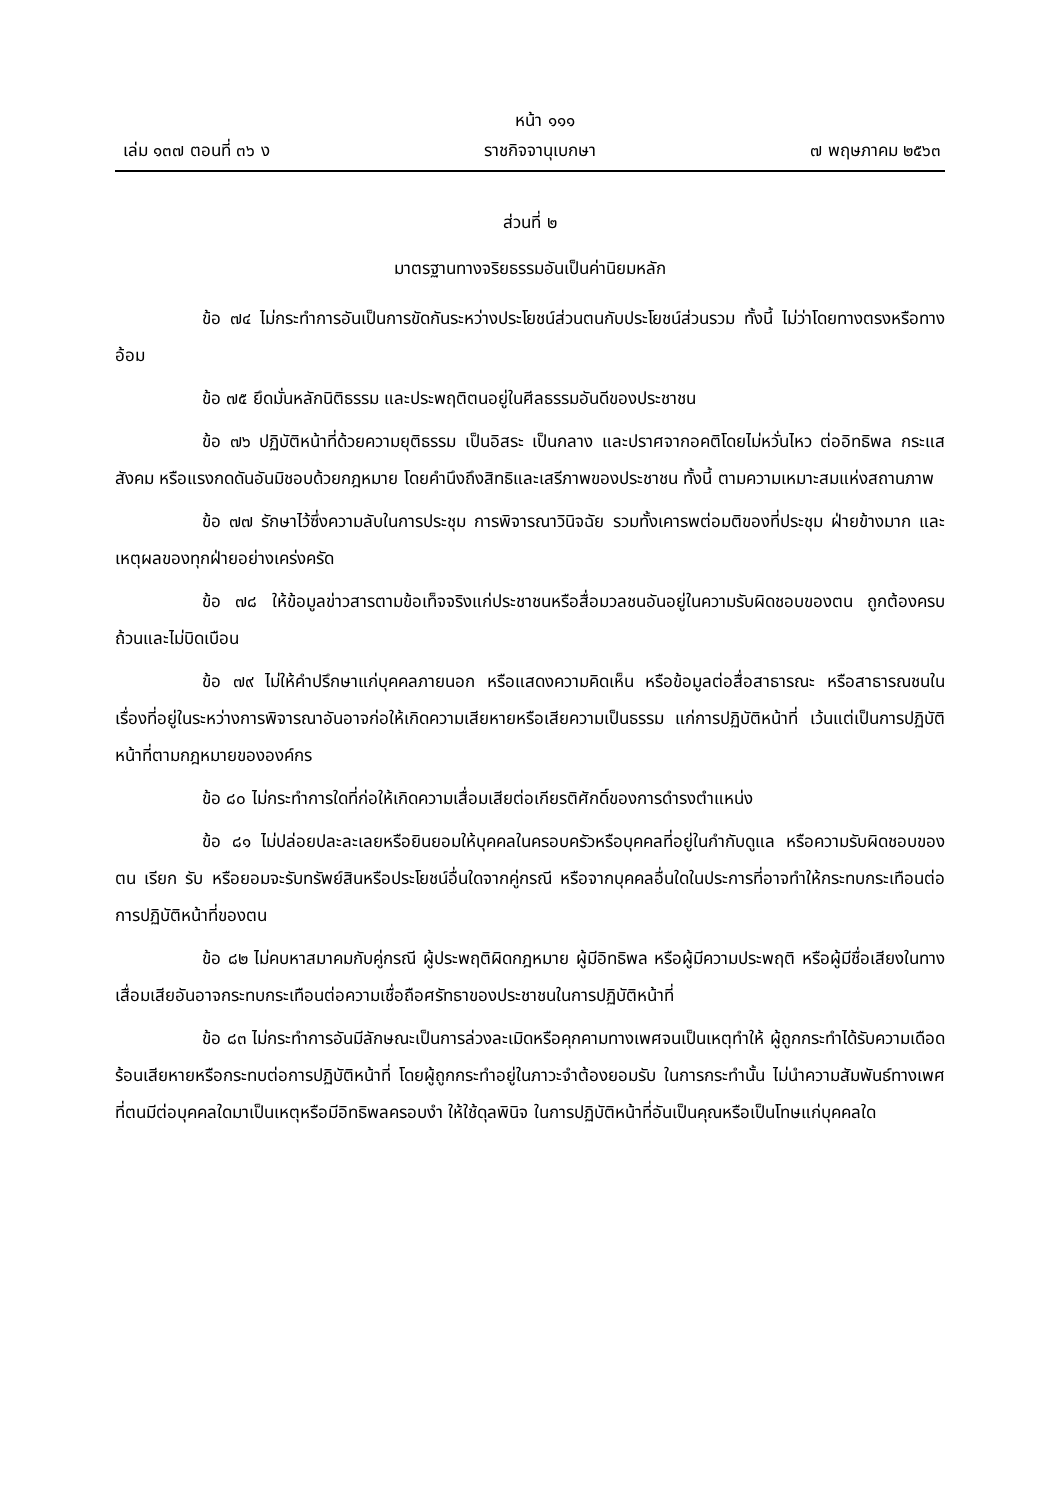หน้า ๑๑๑
เล่ม ๑๓๗ ตอนที่ ๓๖ ง ราชกิจจานุเบกษา ๗ พฤษภาคม ๒๕๖๓
ส่วนที่ ๒
มาตรฐานทางจริยธรรมอันเป็นค่านิยมหลัก
ข้อ ๗๔ ไม่กระทำการอันเป็นการขัดกันระหว่างประโยชน์ส่วนตนกับประโยชน์ส่วนรวม ทั้งนี้ ไม่ว่าโดยทางตรงหรือทางอ้อม
ข้อ ๗๕ ยึดมั่นหลักนิติธรรม และประพฤติตนอยู่ในศีลธรรมอันดีของประชาชน
ข้อ ๗๖ ปฏิบัติหน้าที่ด้วยความยุติธรรม เป็นอิสระ เป็นกลาง และปราศจากอคติโดยไม่หวั่นไหว ต่ออิทธิพล กระแสสังคม หรือแรงกดดันอันมิชอบด้วยกฎหมาย โดยคำนึงถึงสิทธิและเสรีภาพของประชาชน ทั้งนี้ ตามความเหมาะสมแห่งสถานภาพ
ข้อ ๗๗ รักษาไว้ซึ่งความลับในการประชุม การพิจารณาวินิจฉัย รวมทั้งเคารพต่อมติของที่ประชุม ฝ่ายข้างมาก และเหตุผลของทุกฝ่ายอย่างเคร่งครัด
ข้อ ๗๘ ให้ข้อมูลข่าวสารตามข้อเท็จจริงแก่ประชาชนหรือสื่อมวลชนอันอยู่ในความรับผิดชอบของตน ถูกต้องครบถ้วนและไม่บิดเบือน
ข้อ ๗๙ ไม่ให้คำปรึกษาแก่บุคคลภายนอก หรือแสดงความคิดเห็น หรือข้อมูลต่อสื่อสาธารณะ หรือสาธารณชนในเรื่องที่อยู่ในระหว่างการพิจารณาอันอาจก่อให้เกิดความเสียหายหรือเสียความเป็นธรรม แก่การปฏิบัติหน้าที่ เว้นแต่เป็นการปฏิบัติหน้าที่ตามกฎหมายขององค์กร
ข้อ ๘๐ ไม่กระทำการใดที่ก่อให้เกิดความเสื่อมเสียต่อเกียรติศักดิ์ของการดำรงตำแหน่ง
ข้อ ๘๑ ไม่ปล่อยปละละเลยหรือยินยอมให้บุคคลในครอบครัวหรือบุคคลที่อยู่ในกำกับดูแล หรือความรับผิดชอบของตน เรียก รับ หรือยอมจะรับทรัพย์สินหรือประโยชน์อื่นใดจากคู่กรณี หรือจากบุคคลอื่นใดในประการที่อาจทำให้กระทบกระเทือนต่อการปฏิบัติหน้าที่ของตน
ข้อ ๘๒ ไม่คบหาสมาคมกับคู่กรณี ผู้ประพฤติผิดกฎหมาย ผู้มีอิทธิพล หรือผู้มีความประพฤติ หรือผู้มีชื่อเสียงในทางเสื่อมเสียอันอาจกระทบกระเทือนต่อความเชื่อถือศรัทธาของประชาชนในการปฏิบัติหน้าที่
ข้อ ๘๓ ไม่กระทำการอันมีลักษณะเป็นการล่วงละเมิดหรือคุกคามทางเพศจนเป็นเหตุทำให้ ผู้ถูกกระทำได้รับความเดือดร้อนเสียหายหรือกระทบต่อการปฏิบัติหน้าที่ โดยผู้ถูกกระทำอยู่ในภาวะจำต้องยอมรับ ในการกระทำนั้น ไม่นำความสัมพันธ์ทางเพศที่ตนมีต่อบุคคลใดมาเป็นเหตุหรือมีอิทธิพลครอบงำ ให้ใช้ดุลพินิจ ในการปฏิบัติหน้าที่อันเป็นคุณหรือเป็นโทษแก่บุคคลใด